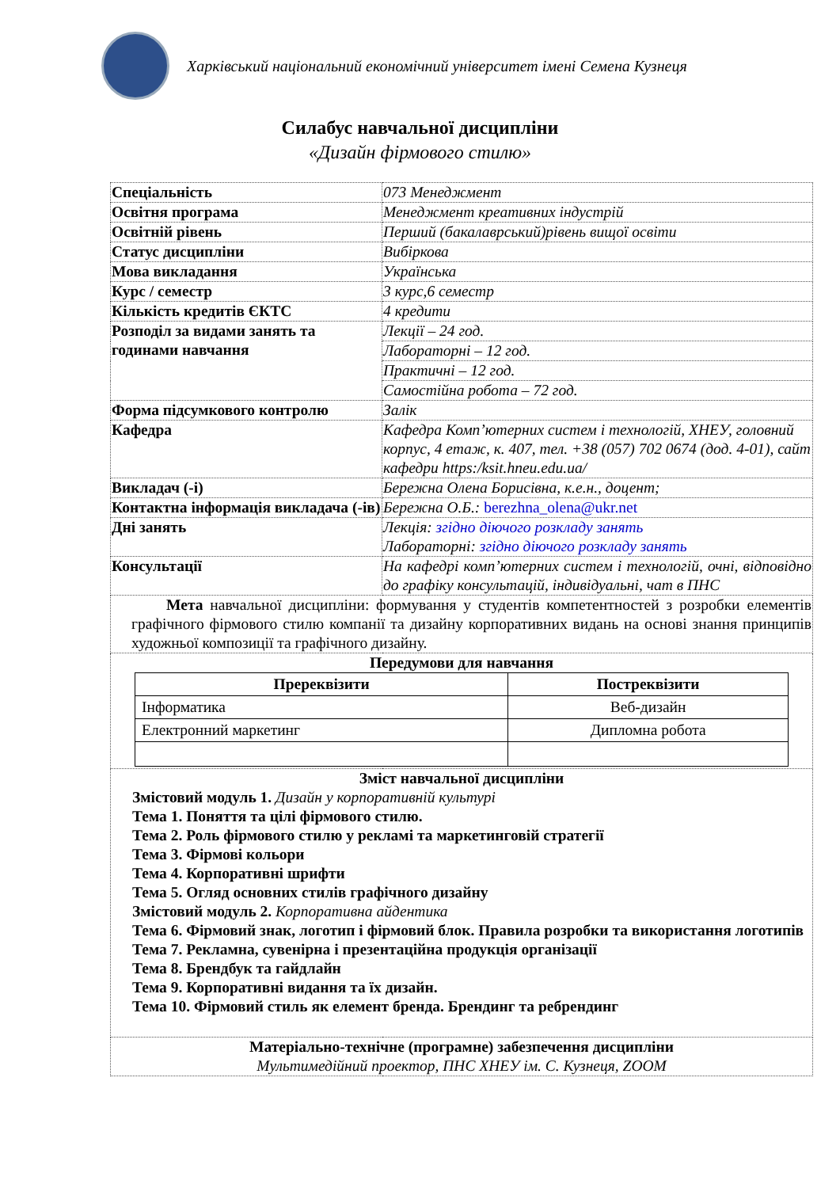Харківський національний економічний університет імені Семена Кузнеця
Силабус навчальної дисципліни
«Дизайн фірмового стилю»
| Спеціальність | 073 Менеджмент |
| Освітня програма | Менеджмент креативних індустрій |
| Освітній рівень | Перший (бакалаврський)рівень вищої освіти |
| Статус дисципліни | Вибіркова |
| Мова викладання | Українська |
| Курс / семестр | 3 курс,6 семестр |
| Кількість кредитів ЄКТС | 4 кредити |
| Розподіл за видами занять та годинами навчання | Лекції – 24 год. |
| | Лабораторні – 12 год. |
| | Практичні – 12 год. |
| | Самостійна робота – 72 год. |
| Форма підсумкового контролю | Залік |
| Кафедра | Кафедра Комп’ютерних систем і технологій, ХНЕУ, головний корпус, 4 етаж, к. 407, тел. +38 (057) 702 0674 (дод. 4-01), сайт кафедри https:/ksit.hneu.edu.ua/ |
| Викладач (-і) | Бережна Олена Борисівна, к.е.н., доцент; |
| Контактна інформація викладача (-ів) | Бережна О.Б.: berezhna_olena@ukr.net |
| Дні занять | Лекція: згідно діючого розкладу занять Лабораторні: згідно діючого розкладу занять |
| Консультації | На кафедрі комп’ютерних систем і технологій, очні, відповідно до графіку консультацій, індивідуальні, чат в ПНС |
| Мета навчальної дисципліни: формування у студентів компетентностей з розробки елементів графічного фірмового стилю компанії та дизайну корпоративних видань на основі знання принципів художньої композиції та графічного дизайну. | |
| Передумови для навчання / Пререквізити / Постреквізити / / --- / --- / / Інформатика / Веб-дизайн / / Електронний маркетинг / Дипломна робота / | |
| Зміст навчальної дисципліни Змістовий модуль 1. Дизайн у корпоративній культурі Тема 1. Поняття та цілі фірмового стилю. Тема 2. Роль фірмового стилю у рекламі та маркетинговій стратегії Тема 3. Фірмові кольори Тема 4. Корпоративні шрифти Тема 5. Огляд основних стилів графічного дизайну Змістовий модуль 2. Корпоративна айдентика Тема 6. Фірмовий знак, логотип і фірмовий блок. Правила розробки та використання логотипів Тема 7. Рекламна, сувенірна і презентаційна продукція організації Тема 8. Брендбук та гайдлайн Тема 9. Корпоративні видання та їх дизайн. Тема 10. Фірмовий стиль як елемент бренда. Брендинг та ребрендинг | |
| Матеріально-технічне (програмне) забезпечення дисципліни Мультимедійний проектор, ПНС ХНЕУ ім. С. Кузнеця, ZOOM | |